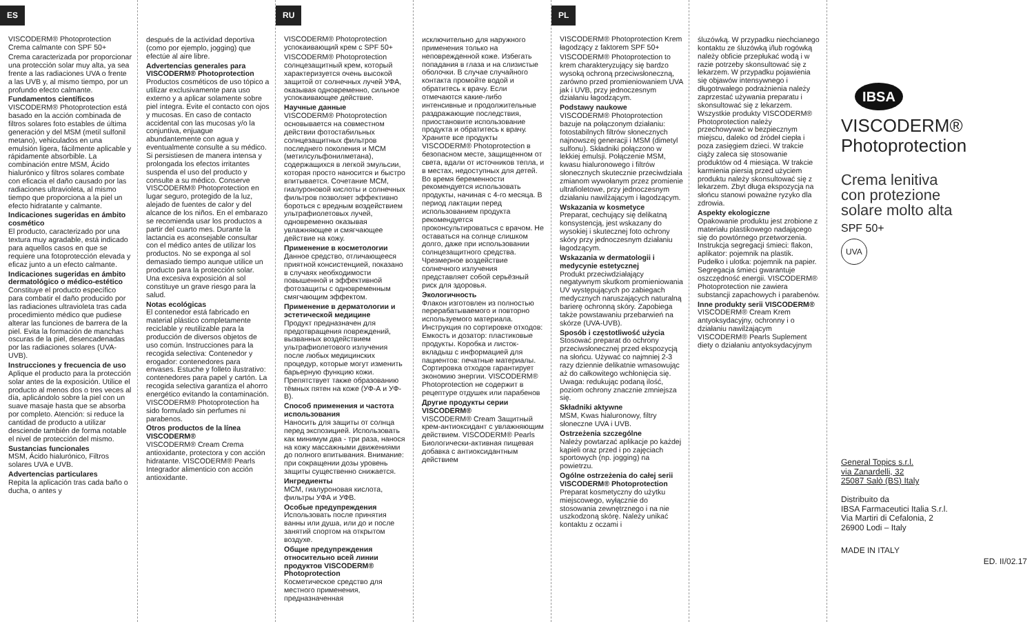ES
VISCODERM® Photoprotection Crema calmante con SPF 50+
Crema caracterizada por proporcionar una protección solar muy alta, ya sea frente a las radiaciones UVA o frente a las UVB y, al mismo tiempo, por un profundo efecto calmante.
Fundamentos científicos
VISCODERM® Photoprotection está basado en la acción combinada de filtros solares foto estables de última generación y del MSM (metil sulfonil metano), vehiculados en una emulsión ligera, fácilmente aplicable y rápidamente absorbible. La combinación entre MSM, Ácido hialurónico y filtros solares combate con eficacia el daño causado por las radiaciones ultravioleta, al mismo tiempo que proporciona a la piel un efecto hidratante y calmante.
Indicaciones sugeridas en ámbito cosmético
El producto, caracterizado por una textura muy agradable, está indicado para aquellos casos en que se requiere una fotoprotección elevada y eficaz junto a un efecto calmante.
Indicaciones sugeridas en ámbito dermatológico o médico-estético
Constituye el producto específico para combatir el daño producido por las radiaciones ultravioleta tras cada procedimiento médico que pudiese alterar las funciones de barrera de la piel. Evita la formación de manchas oscuras de la piel, desencadenadas por las radiaciones solares (UVA-UVB).
Instrucciones y frecuencia de uso
Aplique el producto para la protección solar antes de la exposición. Utilice el producto al menos dos o tres veces al día, aplicándolo sobre la piel con un suave masaje hasta que se absorba por completo. Atención: si reduce la cantidad de producto a utilizar desciende también de forma notable el nivel de protección del mismo.
Sustancias funcionales
MSM, Ácido hialurónico, Filtros solares UVA e UVB.
Advertencias particulares
Repita la aplicación tras cada baño o ducha, o antes y
después de la actividad deportiva (como por ejemplo, jogging) que efectúe al aire libre.
Advertencias generales para VISCODERM® Photoprotection
Productos cosméticos de uso tópico a utilizar exclusivamente para uso externo y a aplicar solamente sobre piel íntegra. Evite el contacto con ojos y mucosas. En caso de contacto accidental con las mucosas y/o la conjuntiva, enjuague abundantemente con agua y eventualmente consulte a su médico. Si persistiesen de manera intensa y prolongada los efectos irritantes suspenda el uso del producto y consulte a su médico. Conserve VISCODERM® Photoprotection en lugar seguro, protegido de la luz, alejado de fuentes de calor y del alcance de los niños. En el embarazo se recomienda usar los productos a partir del cuarto mes. Durante la lactancia es aconsejable consultar con el médico antes de utilizar los productos. No se exponga al sol demasiado tiempo aunque utilice un producto para la protección solar. Una excesiva exposición al sol constituye un grave riesgo para la salud.
Notas ecológicas
El contenedor está fabricado en material plástico completamente reciclable y reutilizable para la producción de diversos objetos de uso común. Instrucciones para la recogida selectiva: Contenedor y erogador: contenedores para envases. Estuche y folleto ilustrativo: contenedores para papel y cartón. La recogida selectiva garantiza el ahorro energético evitando la contaminación. VISCODERM® Photoprotection ha sido formulado sin perfumes ni parabenos.
Otros productos de la línea VISCODERM®
VISCODERM® Cream Crema antioxidante, protectora y con acción hidratante. VISCODERM® Pearls Integrador alimenticio con acción antioxidante.
RU
VISCODERM® Photoprotection успокаивающий крем с SPF 50+
VISCODERM® Photoprotection солнцезащитный крем, который характеризуется очень высокой защитой от солнечных лучей УФА, оказывая одновременно, сильное успокаивающее действие.
Научные данные
VISCODERM® Photoprotection основывается на совместном действии фотостабильных солнцезащитных фильтров последнего поколения и МСМ (метилсульфонилметана), содержащихся в легкой эмульсии, которая просто наносится и быстро впитывается. Сочетание МСМ, гиалуроновой кислоты и солнечных фильтров позволяет эффективно бороться с вредным воздействием ультрафиолетовых лучей, одновременно оказывая увлажняющее и смягчающее действие на кожу.
Применение в косметологии
Данное средство, отличающееся приятной консистенцией, показано в случаях необходимости повышенной и эффективной фотозащиты с одновременным смягчающим эффектом.
Применение в дерматологии и эстетической медицине
Продукт предназначен для предотвращения повреждений, вызванных воздействием ультрафиолетового излучения после любых медицинских процедур, которые могут изменить барьерную функцию кожи. Препятствует также образованию тёмных пятен на коже (УФ-А и УФ-В).
Способ применения и частота использования
Наносить для защиты от солнца перед экспозицией. Использовать как минимум два - три раза, нанося на кожу массажными движениями до полного впитывания. Внимание: при сокращении дозы уровень защиты существенно снижается.
Ингредиенты
МСМ, гиалуроновая кислота, фильтры УФА и УФВ.
Особые предупреждения
Использовать после принятия ванны или душа, или до и после занятий спортом на открытом воздухе.
Общие предупреждения относительно всей линии продуктов VISCODERM® Photoprotection
Косметическое средство для местного применения, предназначенная
исключительно для наружного применения только на неповрежденной коже. Избегать попадания в глаза и на слизистые оболочки. В случае случайного контакта промойте водой и обратитесь к врачу. Если отмечаются какие-либо интенсивные и продолжительные раздражающие последствия, приостановите использование продукта и обратитесь к врачу. Храните все продукты VISCODERM® Photoprotection в безопасном месте, защищенном от света, вдали от источников тепла, и в местах, недоступных для детей. Во время беременности рекомендуется использовать продукты, начиная с 4-го месяца. В период лактации перед использованием продукта рекомендуется проконсультироваться с врачом. Не оставаться на солнце слишком долго, даже при использовании солнцезащитного средства. Чрезмерное воздействие солнечного излучения представляет собой серьёзный риск для здоровья.
Экологичность
Флакон изготовлен из полностью перерабатываемого и повторно используемого материала. Инструкция по сортировке отходов: Емкость и дозатор: пластиковые продукты. Коробка и листок-вкладыш с информацией для пациентов: печатные материалы. Сортировка отходов гарантирует экономию энергии. VISCODERM® Photoprotection не содержит в рецептуре отдушек или парабенов
Другие продукты серии VISCODERM®
VISCODERM® Cream Защитный крем-антиоксидант с увлажняющим действием. VISCODERM® Pearls Биологически-активная пищевая добавка с антиоксидантным действием
PL
VISCODERM® Photoprotection Krem łagodzący z faktorem SPF 50+
VISCODERM® Photoprotection to krem charakteryzujący się bardzo wysoką ochroną przeciwsłoneczną, zarówno przed promieniowaniem UVA jak i UVB, przy jednoczesnym działaniu łagodzącym.
Podstawy naukowe
VISCODERM® Photoprotection bazuje na połączonym działaniu: fotostabilnych filtrów słonecznych najnowszej generacji i MSM (dimetyl sulfonu). Składniki połączono w lekkiej emulsji. Połączenie MSM, kwasu hialuronowego i filtrów słonecznych skutecznie przeciwdziała zmianom wywołanym przez promienie ultrafioletowe, przy jednoczesnym działaniu nawilżającym i łagodzącym.
Wskazania w kosmetyce
Preparat, cechujący się delikatną konsystencją, jest wskazany do wysokiej i skutecznej foto ochrony skóry przy jednoczesnym działaniu łagodzącym.
Wskazania w dermatologii i medycynie estetycznej
Produkt przeciwdziałający negatywnym skutkom promieniowania UV występujących po zabiegach medycznych naruszających naturalną barierę ochronną skóry. Zapobiega także powstawaniu przebarwień na skórze (UVA-UVB).
Sposób i częstotliwość użycia
Stosować preparat do ochrony przeciwsłonecznej przed ekspozycją na słońcu. Używać co najmniej 2-3 razy dziennie delikatnie wmasowując aż do całkowitego wchłonięcia się. Uwaga: redukując podaną ilość, poziom ochrony znacznie zmniejsza się.
Składniki aktywne
MSM, Kwas hialuronowy, filtry słoneczne UVA i UVB.
Ostrzeżenia szczególne
Należy powtarzać aplikacje po każdej kąpieli oraz przed i po zajęciach sportowych (np. jogging) na powietrzu.
Ogólne ostrzeżenia do całej serii VISCODERM® Photoprotection
Preparat kosmetyczny do użytku miejscowego, wyłącznie do stosowania zewnętrznego i na nie uszkodzoną skórę. Należy unikać kontaktu z oczami i
śluzówką. W przypadku niechcianego kontaktu ze śluzówką i/lub rogówką należy obficie przepłukać wodą i w razie potrzeby skonsultować się z lekarzem. W przypadku pojawienia się objawów intensywnego i długotrwałego podrażnienia należy zaprzestać używania preparatu i skonsultować się z lekarzem. Wszystkie produkty VISCODERM® Photoprotection należy przechowywać w bezpiecznym miejscu, daleko od źródeł ciepła i poza zasięgiem dzieci. W trakcie ciąży zaleca się stosowanie produktów od 4 miesiąca. W trakcie karmienia piersią przed użyciem produktu należy skonsultować się z lekarzem. Zbyt długa ekspozycja na słońcu stanowi poważne ryzyko dla zdrowia.
Aspekty ekologiczne
Opakowanie produktu jest zrobione z materiału plastikowego nadającego się do powtórnego przetworzenia. Instrukcja segregacji śmieci: flakon, aplikator: pojemnik na plastik. Pudełko i ulotka: pojemnik na papier. Segregacja śmieci gwarantuje oszczędność energii. VISCODERM® Photoprotection nie zawiera substancji zapachowych i parabenów.
Inne produkty serii VISCODERM®
VISCODERM® Cream Krem antyoksydacyjny, ochronny i o działaniu nawilżającym VISCODERM® Pearls Suplement diety o działaniu antyoksydacyjnym
IBSA
VISCODERM®
Photoprotection
Crema lenitiva
con protezione
solare molto alta
SPF 50+
UVA
General Topics s.r.l.
via Zanardelli, 32
25087 Salò (BS) Italy
Distribuito da
IBSA Farmaceutici Italia S.r.l.
Via Martiri di Cefalonia, 2
26900 Lodi – Italy
MADE IN ITALY
ED. II/02.17